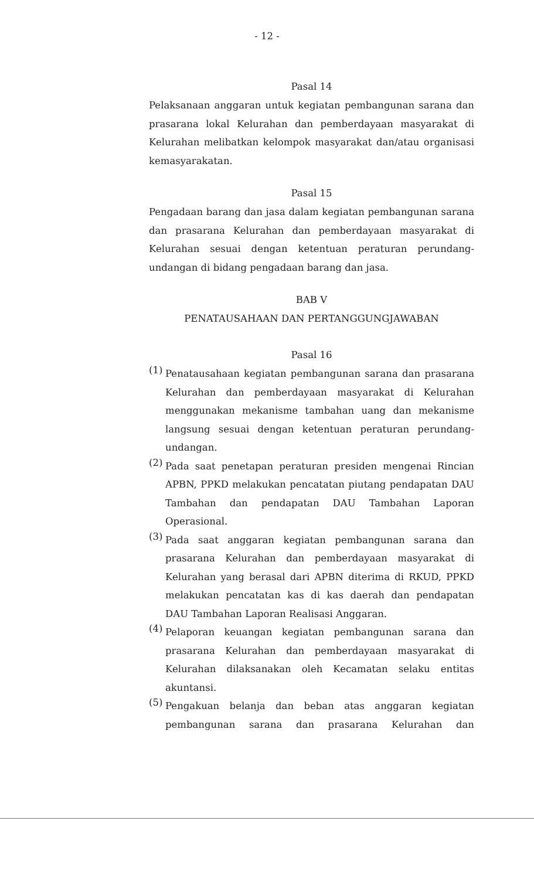- 12 -
Pasal 14
Pelaksanaan anggaran untuk kegiatan pembangunan sarana dan prasarana lokal Kelurahan dan pemberdayaan masyarakat di Kelurahan melibatkan kelompok masyarakat dan/atau organisasi kemasyarakatan.
Pasal 15
Pengadaan barang dan jasa dalam kegiatan pembangunan sarana dan prasarana Kelurahan dan pemberdayaan masyarakat di Kelurahan sesuai dengan ketentuan peraturan perundang-undangan di bidang pengadaan barang dan jasa.
BAB V
PENATAUSAHAAN DAN PERTANGGUNGJAWABAN
Pasal 16
(1)
Penatausahaan kegiatan pembangunan sarana dan prasarana Kelurahan dan pemberdayaan masyarakat di Kelurahan menggunakan mekanisme tambahan uang dan mekanisme langsung sesuai dengan ketentuan peraturan perundang-undangan.
(2)
Pada saat penetapan peraturan presiden mengenai Rincian APBN, PPKD melakukan pencatatan piutang pendapatan DAU Tambahan dan pendapatan DAU Tambahan Laporan Operasional.
(3)
Pada saat anggaran kegiatan pembangunan sarana dan prasarana Kelurahan dan pemberdayaan masyarakat di Kelurahan yang berasal dari APBN diterima di RKUD, PPKD melakukan pencatatan kas di kas daerah dan pendapatan DAU Tambahan Laporan Realisasi Anggaran.
(4)
Pelaporan keuangan kegiatan pembangunan sarana dan prasarana Kelurahan dan pemberdayaan masyarakat di Kelurahan dilaksanakan oleh Kecamatan selaku entitas akuntansi.
(5)
Pengakuan belanja dan beban atas anggaran kegiatan pembangunan sarana dan prasarana Kelurahan dan